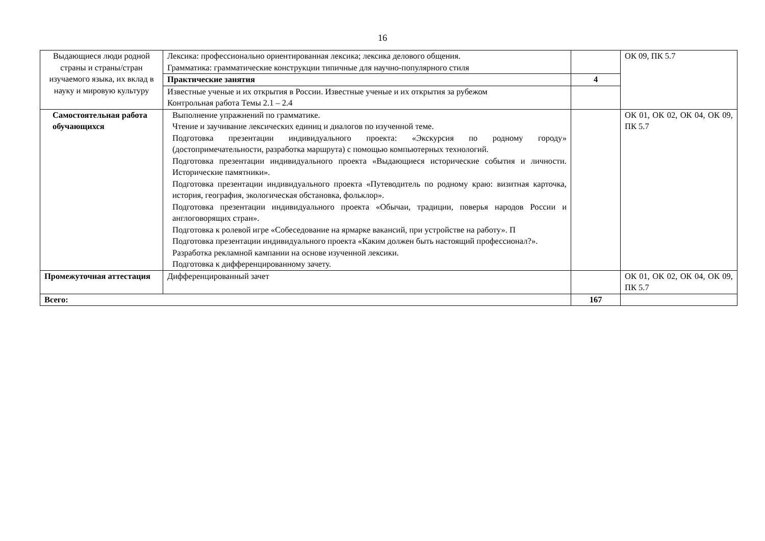16
| Выдающиеся люди родной страны и страны/стран изучаемого языка, их вклад в науку и мировую культуру | Лексика: профессионально ориентированная лексика; лексика делового общения. Грамматика: грамматические конструкции типичные для научно-популярного стиля | | ОК 09, ПК 5.7 |
| | Практические занятия | 4 | |
| | Известные ученые и их открытия в России. Известные ученые и их открытия за рубежом Контрольная работа Темы 2.1 – 2.4 | | |
| Самостоятельная работа обучающихся | Выполнение упражнений по грамматике. Чтение и заучивание лексических единиц и диалогов по изученной теме. Подготовка презентации индивидуального проекта: «Экскурсия по родному городу» (достопримечательности, разработка маршрута) с помощью компьютерных технологий. Подготовка презентации индивидуального проекта «Выдающиеся исторические события и личности. Исторические памятники». Подготовка презентации индивидуального проекта «Путеводитель по родному краю: визитная карточка, история, география, экологическая обстановка, фольклор». Подготовка презентации индивидуального проекта «Обычаи, традиции, поверья народов России и англоговорящих стран». Подготовка к ролевой игре «Собеседование на ярмарке вакансий, при устройстве на работу». П Подготовка презентации индивидуального проекта «Каким должен быть настоящий профессионал?». Разработка рекламной кампании на основе изученной лексики. Подготовка к дифференцированному зачету. | | ОК 01, ОК 02, ОК 04, ОК 09, ПК 5.7 |
| Промежуточная аттестация | Дифференцированный зачет | | ОК 01, ОК 02, ОК 04, ОК 09, ПК 5.7 |
| Всего: | | 167 | |